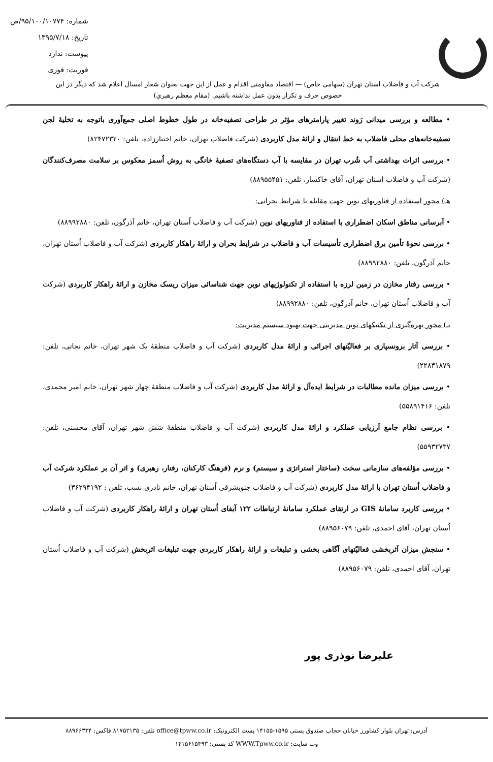شماره: ۹۵/۱۰۰/۱۰۷۷۴/ص
تاریخ: ۱۳۹۵/۷/۱۸
پیوست: ندارد
فوریت: فوری
شرکت آب و فاضلاب استان تهران (سهامی خاص) — اقتصاد مقاومتی اقدام و عمل از این جهت بعنوان شعار امسال اعلام شد که دیگر در این خصوص حرف و تکرار بدون عمل نداشته باشیم. (مقام معظم رهبري)
• مطالعه و بررسی میدانی رَوند تغییر پارامترهای مؤثر در طراحی تصفیه‌خانه در طول خطوط اصلی جمع‌آوری باتوجه به تخلیهٔ لجن تصفیه‌خانه‌های محلی فاضلاب به خط انتقال و ارائهٔ مدل کاربردی (شرکت فاضلاب تهران، خانم اختیارزاده، تلفن: ۸۲۴۷۲۳۲۰)
• بررسی اثرات بهداشتی آب شُرب تهران در مقایسه با آب دستگاه‌های تصفیهٔ خانگی به روش اُسمز معکوس بر سلامت مصرف‌کنندگان (شرکت آب و فاضلاب استان تهران، آقای خاکسار، تلفن: ۸۸۹۵۵۴۵۱)
هـ) محور استفاده از فناوریهای نوین جهت مقابله با شرایط بحرانی:
• آبرسانی مناطق اسکان اضطراری با استفاده از فناوریهای نوین (شرکت آب و فاضلاب اُستان تهران، خانم آذرگون، تلفن: ۸۸۹۹۲۸۸۰)
• بررسی نحوهٔ تأمین برق اضطراری تأسیسات آب و فاضلاب در شرایط بحران و ارائهٔ راهکار کاربردی (شرکت آب و فاضلاب اُستان تهران، خانم آذرگون، تلفن: ۸۸۹۹۲۸۸۰)
• بررسی رفتار مخازن در زمین لرزه با استفاده از تکنولوژیهای نوین جهت شناسائی میزان ریسک مخازن و ارائهٔ راهکار کاربردی (شرکت آب و فاضلاب اُستان تهران، خانم آذرگون، تلفن: ۸۸۹۹۲۸۸۰)
یـ) محور بهره‌گیری از تکنیکهای نوین مدیریتی جهت بهبود سیستم مدیریت:
• بررسی آثار برونسپاری بر فعالیّتهای اجرائی و ارائهٔ مدل کاربردی (شرکت آب و فاضلاب منطقهٔ یک شهر تهران، خانم نجاتی، تلفن: ۲۲۸۳۱۸۷۹)
• بررسی میزان مانده مطالبات در شرایط ایده‌آل و ارائهٔ مدل کاربردی (شرکت آب و فاضلاب منطقهٔ چهار شهر تهران، خانم امیر محمدی، تلفن: ۵۵۸۹۱۴۱۶)
• بررسی نظام جامع اَرزیابی عملکرد و ارائهٔ مدل کاربردی (شرکت آب و فاضلاب منطقهٔ شش شهر تهران، آقای محسنی، تلفن: ۵۵۹۳۲۷۳۷)
• بررسی مؤلفه‌های سازمانی سخت (ساختار استراتژی و سیستم) و نرم (فرهنگ کارکنان، رفتار، رهبری) و اثر آن بر عملکرد شرکت آب و فاضلاب اُستان تهران با ارائهٔ مدل کاربردی (شرکت آب و فاضلاب جنوبشرقی اُستان تهران، خانم نادری نسب، تلفن : ۳۶۲۹۴۱۹۲)
• بررسی کاربرد سامانهٔ GIS در ارتقای عملکرد سامانهٔ ارتباطات ۱۲۲ آبفای اُستان تهران و ارائهٔ راهکار کاربردی (شرکت آب و فاضلاب اُستان تهران، آقای احمدی، تلفن: ۸۸۹۵۶۰۷۹)
• سنجش میزان اَثربخشی فعالیّتهای آگاهی بخشی و تبلیغات و ارائهٔ راهکار کاربردی جهت تبلیغات اثربخش (شرکت آب و فاضلاب اُستان تهران، آقای احمدی، تلفن: ۸۸۹۵۶۰۷۹)
علیرضا نوذری پور
آدرس: تهران بلوار کشاورز خیابان حجاب صندوق پستی ۱۵۹۵-۱۴۱۵۵ پست الکترونیک: office@tpww.co.ir تلفن: ۸۱۷۵۲۱۳۵ فاکس: ۸۸۹۶۶۳۳۴
وب سایت: WWW.Tpww.co.ir کد پستی: ۱۴۱۵۶۱۵۴۹۳